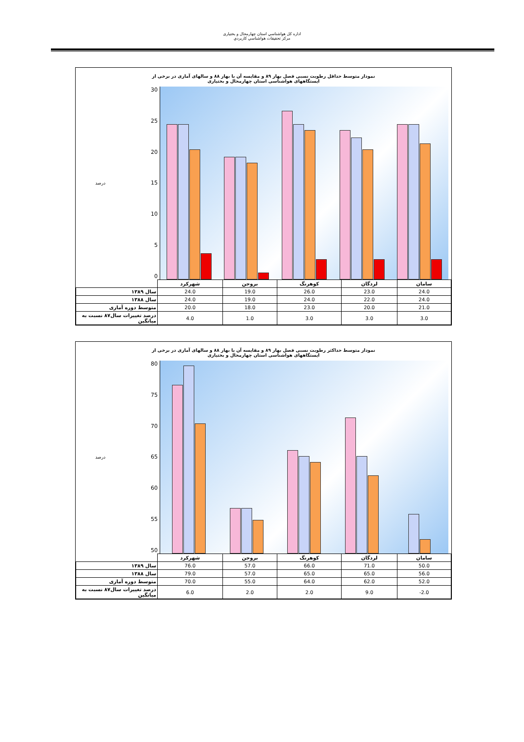اداره کل هواشناسي استان چهارمحال و بختياری
مرکز تحقيقات هواشناسي کاربردي
نمودار متوسط حداقل رطوبت نسبی فصل بهار ۸۹ و مقایسه آن با بهار ۸۸ و سالهای آماری در برخی از
ایستگاههای هواشناسی استان چهارمحال و بختیاری
درصد
30
25
20
15
10
5
0
| | شهرکرد | بروجن | کوهرنگ | لردگان | سامان |
| سال ۱۳۸۹ | 24.0 | 19.0 | 26.0 | 23.0 | 24.0 |
| سال ۱۳۸۸ | 24.0 | 19.0 | 24.0 | 22.0 | 24.0 |
| متوسط دوره آماری | 20.0 | 18.0 | 23.0 | 20.0 | 21.0 |
| درصد تغييرات سال۸۷ نسبت به ميانگين | 4.0 | 1.0 | 3.0 | 3.0 | 3.0 |
نمودار متوسط حداکثر رطوبت نسبی فصل بهار ۸۹ و مقایسه آن با بهار ۸۸ و سالهای آماری در برخی از
ایستگاههای هواشناسی استان چهارمحال و بختیاری
درصد
80
75
70
65
60
55
50
| | شهرکرد | بروجن | کوهرنگ | لردگان | سامان |
| سال ۱۳۸۹ | 76.0 | 57.0 | 66.0 | 71.0 | 50.0 |
| سال ۱۳۸۸ | 79.0 | 57.0 | 65.0 | 65.0 | 56.0 |
| متوسط دوره آماری | 70.0 | 55.0 | 64.0 | 62.0 | 52.0 |
| درصد تغييرات سال۸۷ نسبت به ميانگين | 6.0 | 2.0 | 2.0 | 9.0 | -2.0 |